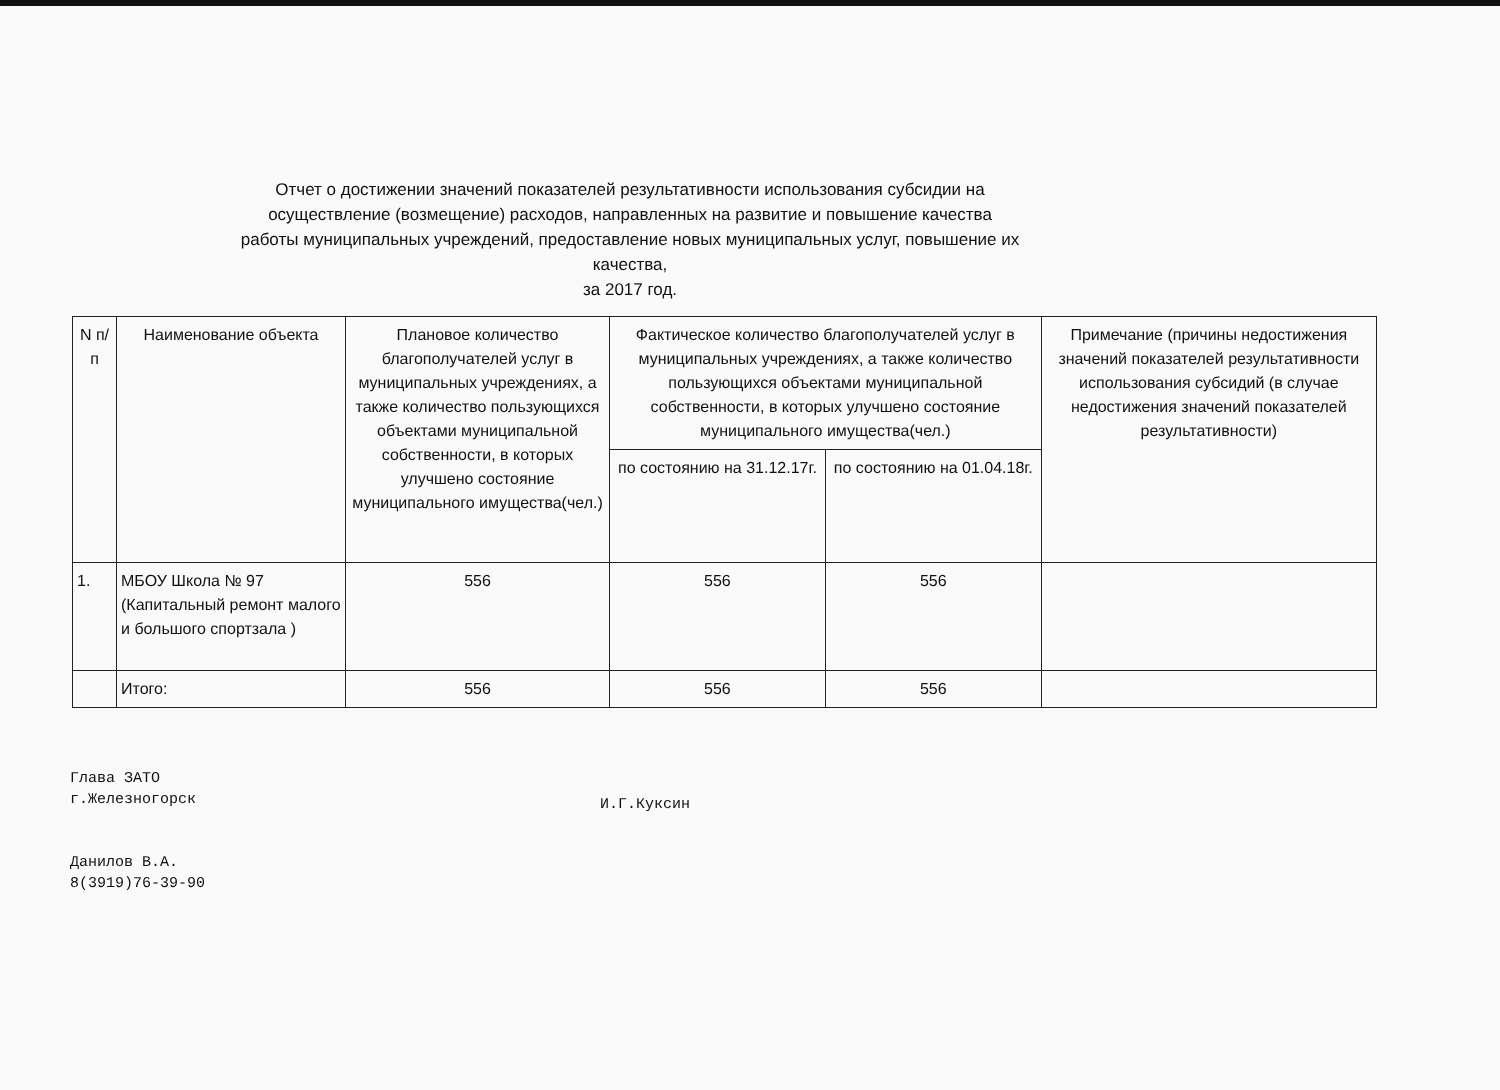Отчет о достижении значений показателей результативности использования субсидии на осуществление (возмещение) расходов, направленных на развитие и повышение качества работы муниципальных учреждений, предоставление новых муниципальных услуг, повышение их качества,
за 2017 год.
| N п/п | Наименование объекта | Плановое количество благополучателей услуг в муниципальных учреждениях, а также количество пользующихся объектами муниципальной собственности, в которых улучшено состояние муниципального имущества(чел.) | Фактическое количество благополучателей услуг в муниципальных учреждениях, а также количество пользующихся объектами муниципальной собственности, в которых улучшено состояние муниципального имущества(чел.) | | Примечание (причины недостижения значений показателей результативности использования субсидий (в случае недостижения значений показателей результативности) |
| --- | --- | --- | --- | --- | --- |
| | | | по состоянию на 31.12.17г. | по состоянию на 01.04.18г. | |
| 1. | МБОУ Школа № 97 (Капитальный ремонт малого и большого спортзала ) | 556 | 556 | 556 | |
| | Итого: | 556 | 556 | 556 | |
Глава ЗАТО
г.Железногорск
Данилов В.А.
8(3919)76-39-90
И.Г.Куксин